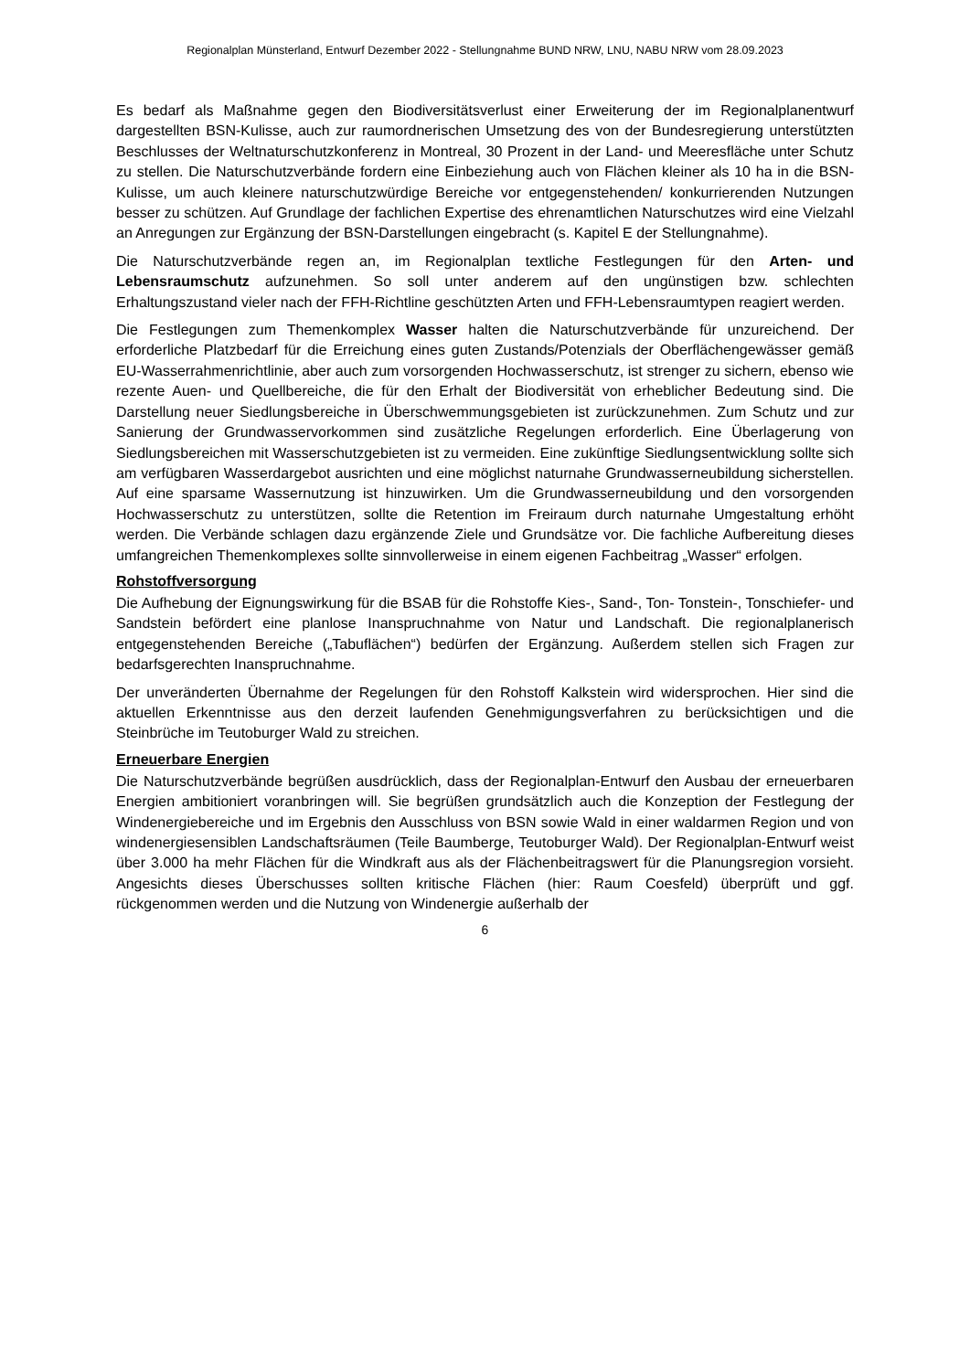Regionalplan Münsterland, Entwurf Dezember 2022 - Stellungnahme BUND NRW, LNU, NABU NRW vom 28.09.2023
Es bedarf als Maßnahme gegen den Biodiversitätsverlust einer Erweiterung der im Regional­planentwurf dargestellten BSN-Kulisse, auch zur raumordnerischen Umsetzung des von der Bundesregierung unterstützten Beschlusses der Weltnaturschutzkonferenz in Montreal, 30 Prozent in der Land- und Meeresfläche unter Schutz zu stellen. Die Naturschutzverbände for­dern eine Einbeziehung auch von Flächen kleiner als 10 ha in die BSN-Kulisse, um auch klei­nere naturschutzwürdige Bereiche vor entgegenstehenden/ konkurrierenden Nutzungen bes­ser zu schützen. Auf Grundlage der fachlichen Expertise des ehrenamtlichen Naturschutzes wird eine Vielzahl an Anregungen zur Ergänzung der BSN-Darstellungen eingebracht (s. Ka­pitel E der Stellungnahme).
Die Naturschutzverbände regen an, im Regionalplan textliche Festlegungen für den Arten- und Lebensraumschutz aufzunehmen. So soll unter anderem auf den ungünstigen bzw. schlechten Erhaltungszustand vieler nach der FFH-Richtline geschützten Arten und FFH-Le­bensraumtypen reagiert werden.
Die Festlegungen zum Themenkomplex Wasser halten die Naturschutzverbände für unzu­reichend. Der erforderliche Platzbedarf für die Erreichung eines guten Zustands/Potenzials der Oberflächengewässer gemäß EU-Wasserrahmenrichtlinie, aber auch zum vorsorgenden Hochwasserschutz, ist strenger zu sichern, ebenso wie rezente Auen- und Quellbereiche, die für den Erhalt der Biodiversität von erheblicher Bedeutung sind. Die Darstellung neuer Sied­lungsbereiche in Überschwemmungsgebieten ist zurückzunehmen. Zum Schutz und zur Sa­nierung der Grundwasservorkommen sind zusätzliche Regelungen erforderlich. Eine Überla­gerung von Siedlungsbereichen mit Wasserschutzgebieten ist zu vermeiden. Eine zukünftige Siedlungsentwicklung sollte sich am verfügbaren Wasserdargebot ausrichten und eine mög­lichst naturnahe Grundwasserneubildung sicherstellen. Auf eine sparsame Wassernutzung ist hinzuwirken. Um die Grundwasserneubildung und den vorsorgenden Hochwasserschutz zu unterstützen, sollte die Retention im Freiraum durch naturnahe Umgestaltung erhöht werden. Die Verbände schlagen dazu ergänzende Ziele und Grundsätze vor. Die fachliche Aufberei­tung dieses umfangreichen Themenkomplexes sollte sinnvollerweise in einem eigenen Fach­beitrag „Wasser“ erfolgen.
Rohstoffversorgung
Die Aufhebung der Eignungswirkung für die BSAB für die Rohstoffe Kies-, Sand-, Ton- Ton­stein-, Tonschiefer- und Sandstein befördert eine planlose Inanspruchnahme von Natur und Landschaft. Die regionalplanerisch entgegenstehenden Bereiche („Tabuflächen“) bedürfen der Ergänzung. Außerdem stellen sich Fragen zur bedarfsgerechten Inanspruchnahme.
Der unveränderten Übernahme der Regelungen für den Rohstoff Kalkstein wird widerspro­chen. Hier sind die aktuellen Erkenntnisse aus den derzeit laufenden Genehmigungsverfahren zu berücksichtigen und die Steinbrüche im Teutoburger Wald zu streichen.
Erneuerbare Energien
Die Naturschutzverbände begrüßen ausdrücklich, dass der Regionalplan-Entwurf den Ausbau der erneuerbaren Energien ambitioniert voranbringen will. Sie begrüßen grundsätzlich auch die Konzeption der Festlegung der Windenergiebereiche und im Ergebnis den Ausschluss von BSN sowie Wald in einer waldarmen Region und von windenergiesensiblen Landschaftsräu­men (Teile Baumberge, Teutoburger Wald). Der Regionalplan-Entwurf weist über 3.000 ha mehr Flächen für die Windkraft aus als der Flächenbeitragswert für die Planungsregion vor­sieht. Angesichts dieses Überschusses sollten kritische Flächen (hier: Raum Coesfeld) über­prüft und ggf. rückgenommen werden und die Nutzung von Windenergie außerhalb der
6